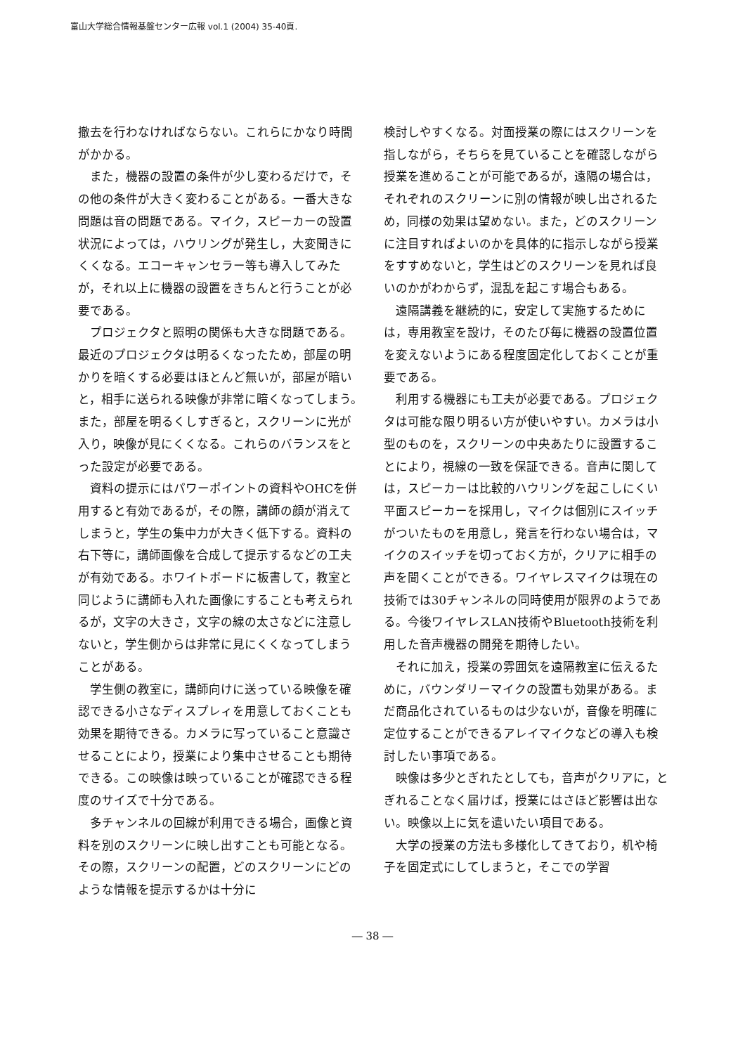富山大学総合情報基盤センター広報 vol.1 (2004) 35-40頁.
撤去を行わなければならない。これらにかなり時間がかかる。
また，機器の設置の条件が少し変わるだけで，その他の条件が大きく変わることがある。一番大きな問題は音の問題である。マイク，スピーカーの設置状況によっては，ハウリングが発生し，大変聞きにくくなる。エコーキャンセラー等も導入してみたが，それ以上に機器の設置をきちんと行うことが必要である。
プロジェクタと照明の関係も大きな問題である。最近のプロジェクタは明るくなったため，部屋の明かりを暗くする必要はほとんど無いが，部屋が暗いと，相手に送られる映像が非常に暗くなってしまう。また，部屋を明るくしすぎると，スクリーンに光が入り，映像が見にくくなる。これらのバランスをとった設定が必要である。
資料の提示にはパワーポイントの資料やOHCを併用すると有効であるが，その際，講師の顔が消えてしまうと，学生の集中力が大きく低下する。資料の右下等に，講師画像を合成して提示するなどの工夫が有効である。ホワイトボードに板書して，教室と同じように講師も入れた画像にすることも考えられるが，文字の大きさ，文字の線の太さなどに注意しないと，学生側からは非常に見にくくなってしまうことがある。
学生側の教室に，講師向けに送っている映像を確認できる小さなディスプレィを用意しておくことも効果を期待できる。カメラに写っていること意識させることにより，授業により集中させることも期待できる。この映像は映っていることが確認できる程度のサイズで十分である。
多チャンネルの回線が利用できる場合，画像と資料を別のスクリーンに映し出すことも可能となる。その際，スクリーンの配置，どのスクリーンにどのような情報を提示するかは十分に
検討しやすくなる。対面授業の際にはスクリーンを指しながら，そちらを見ていることを確認しながら授業を進めることが可能であるが，遠隔の場合は，それぞれのスクリーンに別の情報が映し出されるため，同様の効果は望めない。また，どのスクリーンに注目すればよいのかを具体的に指示しながら授業をすすめないと，学生はどのスクリーンを見れば良いのかがわからず，混乱を起こす場合もある。
遠隔講義を継続的に，安定して実施するためには，専用教室を設け，そのたび毎に機器の設置位置を変えないようにある程度固定化しておくことが重要である。
利用する機器にも工夫が必要である。プロジェクタは可能な限り明るい方が使いやすい。カメラは小型のものを，スクリーンの中央あたりに設置することにより，視線の一致を保証できる。音声に関しては，スピーカーは比較的ハウリングを起こしにくい平面スピーカーを採用し，マイクは個別にスイッチがついたものを用意し，発言を行わない場合は，マイクのスイッチを切っておく方が，クリアに相手の声を聞くことができる。ワイヤレスマイクは現在の技術では30チャンネルの同時使用が限界のようである。今後ワイヤレスLAN技術やBluetooth技術を利用した音声機器の開発を期待したい。
それに加え，授業の雰囲気を遠隔教室に伝えるために，バウンダリーマイクの設置も効果がある。まだ商品化されているものは少ないが，音像を明確に定位することができるアレイマイクなどの導入も検討したい事項である。
映像は多少とぎれたとしても，音声がクリアに，とぎれることなく届けば，授業にはさほど影響は出ない。映像以上に気を遣いたい項目である。
大学の授業の方法も多様化してきており，机や椅子を固定式にしてしまうと，そこでの学習
― 38 ―